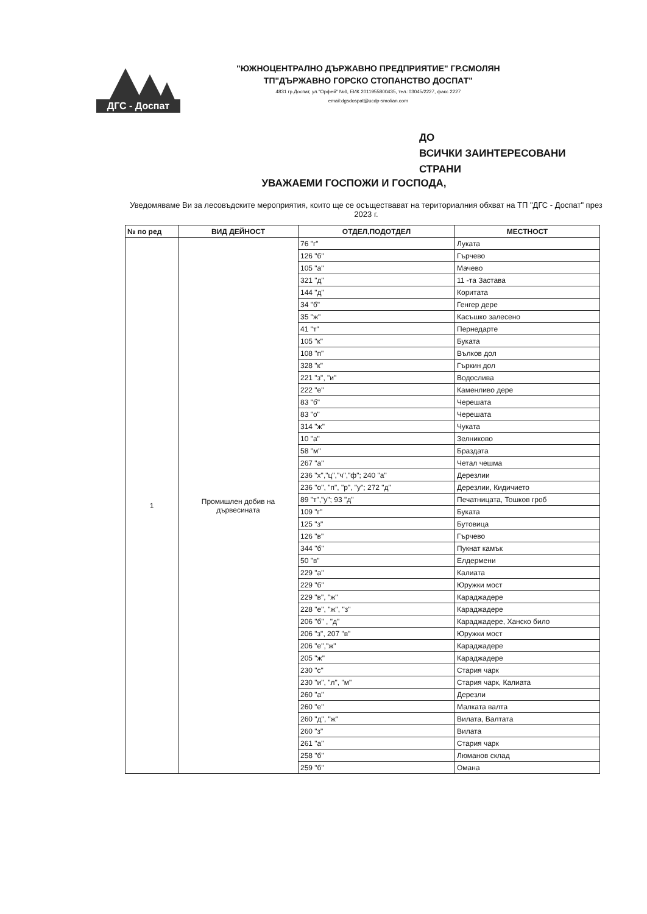ДГС - Доспат
"ЮЖНОЦЕНТРАЛНО ДЪРЖАВНО ПРЕДПРИЯТИЕ" ГР.СМОЛЯН
ТП"ДЪРЖАВНО ГОРСКО СТОПАНСТВО ДОСПАТ"
4831 гр.Доспат, ул."Орфей" №6, ЕИК 2011955800435, тел.:03045/2227, факс 2227
email:dgsdospat@ucdp-smolian.com
ДО
ВСИЧКИ ЗАИНТЕРЕСОВАНИ
СТРАНИ
УВАЖАЕМИ ГОСПОЖИ И ГОСПОДА,
Уведомяваме Ви за лесовъдските мероприятия, които ще се осъществават на териториалния обхват на ТП "ДГС - Доспат" през 2023 г.
| № по ред | ВИД ДЕЙНОСТ | ОТДЕЛ,ПОДОТДЕЛ | МЕСТНОСТ |
| --- | --- | --- | --- |
| 1 | Промишлен добив на дървесината | 76 "г" | Луката |
| | | 126 "б" | Гърчево |
| | | 105 "а" | Мачево |
| | | 321 "д" | 11 -та Застава |
| | | 144 "д" | Коритата |
| | | 34 "б" | Генгер дере |
| | | 35 "ж" | Касъшко залесено |
| | | 41 "т" | Пернедарте |
| | | 105 "к" | Буката |
| | | 108 "п" | Вълков дол |
| | | 328 "к" | Гъркин дол |
| | | 221 "з", "и" | Водослива |
| | | 222 "е" | Каменливо дере |
| | | 83 "б" | Черешата |
| | | 83 "о" | Черешата |
| | | 314 "ж" | Чуката |
| | | 10 "а" | Зелниково |
| | | 58 "м" | Браздата |
| | | 267 "а" | Четал чешма |
| | | 236 "х","ц","ч","ф"; 240 "а" | Дерезлии |
| | | 236 "о", "п", "р", "у"; 272 "д" | Дерезлии, Кидичието |
| | | 89 "т","у"; 93 "д" | Печатницата, Тошков гроб |
| | | 109 "г" | Буката |
| | | 125 "з" | Бутовица |
| | | 126 "в" | Гърчево |
| | | 344 "б" | Пукнат камък |
| | | 50 "в" | Елдермени |
| | | 229 "а" | Калиата |
| | | 229 "б" | Юружки мост |
| | | 229 "в", "ж" | Караджадере |
| | | 228 "е", "ж", "з" | Караджадере |
| | | 206 "б" , "д" | Караджадере, Ханско било |
| | | 206 "з", 207 "в" | Юружки мост |
| | | 206 "е","ж" | Караджадере |
| | | 205 "ж" | Караджадере |
| | | 230 "с" | Стария чарк |
| | | 230 "и", "л", "м" | Стария чарк, Калиата |
| | | 260 "а" | Дерезли |
| | | 260 "е" | Малката валта |
| | | 260 "д", "ж" | Вилата, Валтата |
| | | 260 "з" | Вилата |
| | | 261 "а" | Стария чарк |
| | | 258 "б" | Люманов склад |
| | | 259 "б" | Омана |